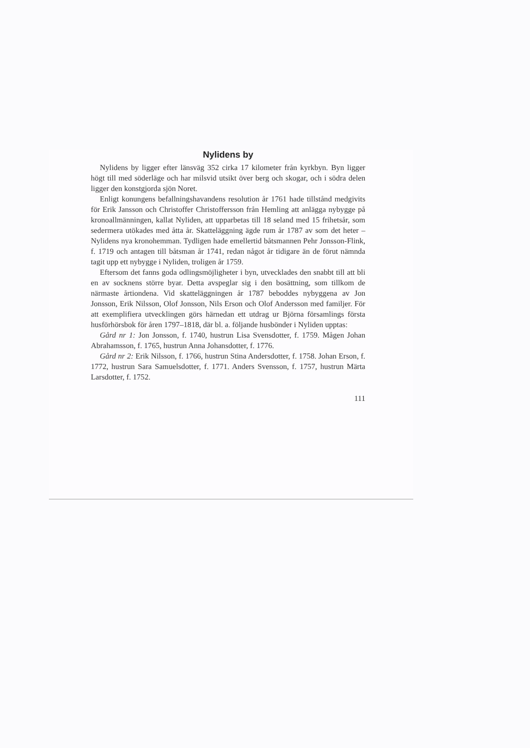Nylidens by
Nylidens by ligger efter länsväg 352 cirka 17 kilometer från kyrkbyn. Byn ligger högt till med söderläge och har milsvid utsikt över berg och skogar, och i södra delen ligger den konstgjorda sjön Noret.
Enligt konungens befallningshavandens resolution år 1761 hade tillstånd medgivits för Erik Jansson och Christoffer Christoffersson från Hemling att anlägga nybygge på kronoallmänningen, kallat Nyliden, att upparbetas till 18 seland med 15 frihetsår, som sedermera utökades med åtta år. Skatteläggning ägde rum år 1787 av som det heter – Nylidens nya kronohemman. Tydligen hade emellertid båtsmannen Pehr Jonsson-Flink, f. 1719 och antagen till båtsman år 1741, redan något år tidigare än de förut nämnda tagit upp ett nybygge i Nyliden, troligen år 1759.
Eftersom det fanns goda odlingsmöjligheter i byn, utvecklades den snabbt till att bli en av socknens större byar. Detta avspeglar sig i den bosättning, som tillkom de närmaste årtiondena. Vid skatteläggningen år 1787 beboddes nybyggena av Jon Jonsson, Erik Nilsson, Olof Jonsson, Nils Erson och Olof Andersson med familjer. För att exemplifiera utvecklingen görs härnedan ett utdrag ur Björna församlings första husförhörsbok för åren 1797–1818, där bl. a. följande husbönder i Nyliden upptas:
Gård nr 1: Jon Jonsson, f. 1740, hustrun Lisa Svensdotter, f. 1759. Mågen Johan Abrahamsson, f. 1765, hustrun Anna Johansdotter, f. 1776.
Gård nr 2: Erik Nilsson, f. 1766, hustrun Stina Andersdotter, f. 1758. Johan Erson, f. 1772, hustrun Sara Samuelsdotter, f. 1771. Anders Svensson, f. 1757, hustrun Märta Larsdotter, f. 1752.
111